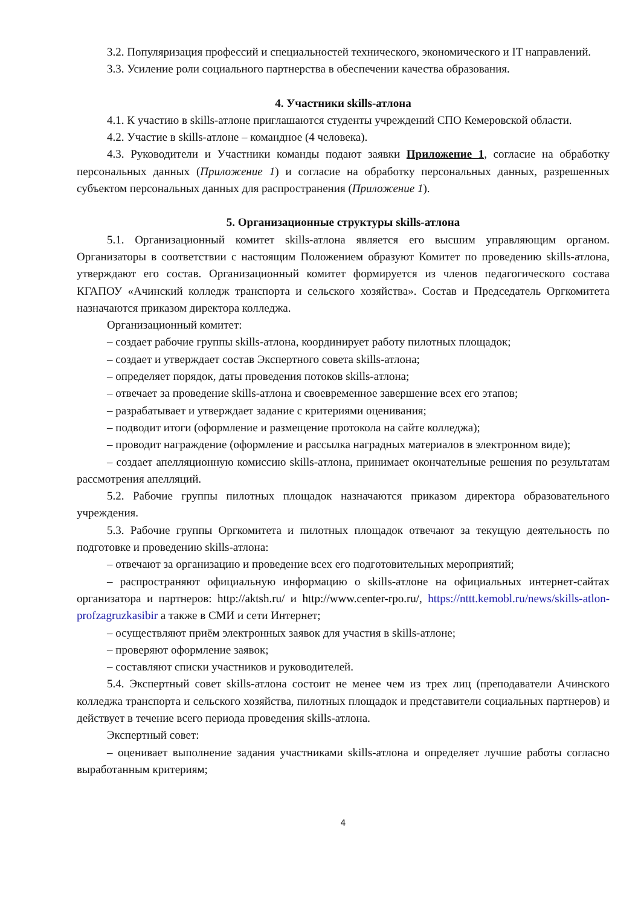3.2. Популяризация профессий и специальностей технического, экономического и IT направлений.
3.3. Усиление роли социального партнерства в обеспечении качества образования.
4. Участники skills-атлона
4.1. К участию в skills-атлоне приглашаются студенты учреждений СПО Кемеровской области.
4.2. Участие в skills-атлоне – командное (4 человека).
4.3. Руководители и Участники команды подают заявки Приложение 1, согласие на обработку персональных данных (Приложение 1) и согласие на обработку персональных данных, разрешенных субъектом персональных данных для распространения (Приложение 1).
5. Организационные структуры skills-атлона
5.1. Организационный комитет skills-атлона является его высшим управляющим органом. Организаторы в соответствии с настоящим Положением образуют Комитет по проведению skills-атлона, утверждают его состав. Организационный комитет формируется из членов педагогического состава КГАПОУ «Ачинский колледж транспорта и сельского хозяйства». Состав и Председатель Оргкомитета назначаются приказом директора колледжа.
Организационный комитет:
– создает рабочие группы skills-атлона, координирует работу пилотных площадок;
– создает и утверждает состав Экспертного совета skills-атлона;
– определяет порядок, даты проведения потоков skills-атлона;
– отвечает за проведение skills-атлона и своевременное завершение всех его этапов;
– разрабатывает и утверждает задание с критериями оценивания;
– подводит итоги (оформление и размещение протокола на сайте колледжа);
– проводит награждение (оформление и рассылка наградных материалов в электронном виде);
– создает апелляционную комиссию skills-атлона, принимает окончательные решения по результатам рассмотрения апелляций.
5.2. Рабочие группы пилотных площадок назначаются приказом директора образовательного учреждения.
5.3. Рабочие группы Оргкомитета и пилотных площадок отвечают за текущую деятельность по подготовке и проведению skills-атлона:
– отвечают за организацию и проведение всех его подготовительных мероприятий;
– распространяют официальную информацию о skills-атлоне на официальных интернет-сайтах организатора и партнеров: http://aktsh.ru/ и http://www.center-rpo.ru/, https://nttt.kemobl.ru/news/skills-atlon-profzagruzkasibir а также в СМИ и сети Интернет;
– осуществляют приём электронных заявок для участия в skills-атлоне;
– проверяют оформление заявок;
– составляют списки участников и руководителей.
5.4. Экспертный совет skills-атлона состоит не менее чем из трех лиц (преподаватели Ачинского колледжа транспорта и сельского хозяйства, пилотных площадок и представители социальных партнеров) и действует в течение всего периода проведения skills-атлона.
Экспертный совет:
– оценивает выполнение задания участниками skills-атлона и определяет лучшие работы согласно выработанным критериям;
4